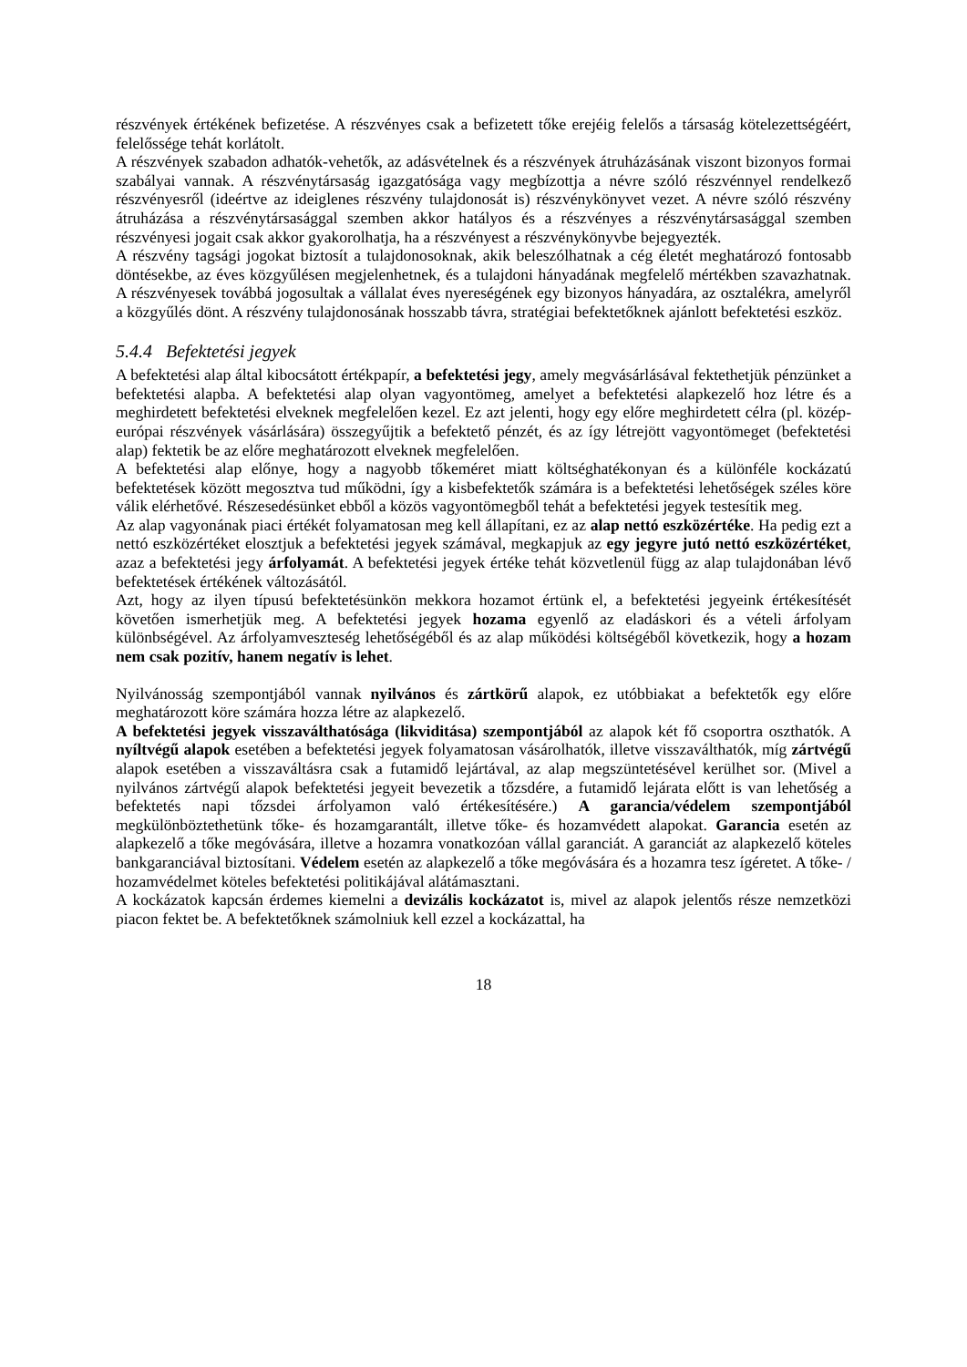részvények értékének befizetése. A részvényes csak a befizetett tőke erejéig felelős a társaság kötelezettségéért, felelőssége tehát korlátolt.
A részvények szabadon adhatók-vehetők, az adásvételnek és a részvények átruházásának viszont bizonyos formai szabályai vannak. A részvénytársaság igazgatósága vagy megbízottja a névre szóló részvénnyel rendelkező részvényesről (ideértve az ideiglenes részvény tulajdonosát is) részvénykönyvet vezet. A névre szóló részvény átruházása a részvénytársasággal szemben akkor hatályos és a részvényes a részvénytársasággal szemben részvényesi jogait csak akkor gyakorolhatja, ha a részvényest a részvénykönyvbe bejegyezték.
A részvény tagsági jogokat biztosít a tulajdonosoknak, akik beleszólhatnak a cég életét meghatározó fontosabb döntésekbe, az éves közgyűlésen megjelenhetnek, és a tulajdoni hányadának megfelelő mértékben szavazhatnak. A részvényesek továbbá jogosultak a vállalat éves nyereségének egy bizonyos hányadára, az osztalékra, amelyről a közgyűlés dönt. A részvény tulajdonosának hosszabb távra, stratégiai befektetőknek ajánlott befektetési eszköz.
5.4.4 Befektetési jegyek
A befektetési alap által kibocsátott értékpapír, a befektetési jegy, amely megvásárlásával fektethetjük pénzünket a befektetési alapba. A befektetési alap olyan vagyontömeg, amelyet a befektetési alapkezelő hoz létre és a meghirdetett befektetési elveknek megfelelően kezel. Ez azt jelenti, hogy egy előre meghirdetett célra (pl. közép-európai részvények vásárlására) összegyűjtik a befektető pénzét, és az így létrejött vagyontömeget (befektetési alap) fektetik be az előre meghatározott elveknek megfelelően.
A befektetési alap előnye, hogy a nagyobb tőkeméret miatt költséghatékonyan és a különféle kockázatú befektetések között megosztva tud működni, így a kisbefektetők számára is a befektetési lehetőségek széles köre válik elérhetővé. Részesedésünket ebből a közös vagyontömegből tehát a befektetési jegyek testesítik meg.
Az alap vagyonának piaci értékét folyamatosan meg kell állapítani, ez az alap nettó eszközértéke. Ha pedig ezt a nettó eszközértéket elosztjuk a befektetési jegyek számával, megkapjuk az egy jegyre jutó nettó eszközértéket, azaz a befektetési jegy árfolyamát. A befektetési jegyek értéke tehát közvetlenül függ az alap tulajdonában lévő befektetések értékének változásától.
Azt, hogy az ilyen típusú befektetésünkön mekkora hozamot értünk el, a befektetési jegyeink értékesítését követően ismerhetjük meg. A befektetési jegyek hozama egyenlő az eladáskori és a vételi árfolyam különbségével. Az árfolyamveszteség lehetőségéből és az alap működési költségéből következik, hogy a hozam nem csak pozitív, hanem negatív is lehet.
Nyilvánosság szempontjából vannak nyilvános és zártkörű alapok, ez utóbbiakat a befektetők egy előre meghatározott köre számára hozza létre az alapkezelő.
A befektetési jegyek visszaválthatósága (likviditása) szempontjából az alapok két fő csoportra oszthatók. A nyíltvégű alapok esetében a befektetési jegyek folyamatosan vásárolhatók, illetve visszaválthatók, míg zártvégű alapok esetében a visszaváltásra csak a futamidő lejártával, az alap megszüntetésével kerülhet sor. (Mivel a nyilvános zártvégű alapok befektetési jegyeit bevezetik a tőzsdére, a futamidő lejárata előtt is van lehetőség a befektetés napi tőzsdei árfolyamon való értékesítésére.) A garancia/védelem szempontjából megkülönböztethetünk tőke- és hozamgarantált, illetve tőke- és hozamvédett alapokat. Garancia esetén az alapkezelő a tőke megóvására, illetve a hozamra vonatkozóan vállal garanciát. A garanciát az alapkezelő köteles bankgaranciával biztosítani. Védelem esetén az alapkezelő a tőke megóvására és a hozamra tesz ígéretet. A tőke- / hozamvédelmet köteles befektetési politikájával alátámasztani.
A kockázatok kapcsán érdemes kiemelni a devizális kockázatot is, mivel az alapok jelentős része nemzetközi piacon fektet be. A befektetőknek számolniuk kell ezzel a kockázattal, ha
18